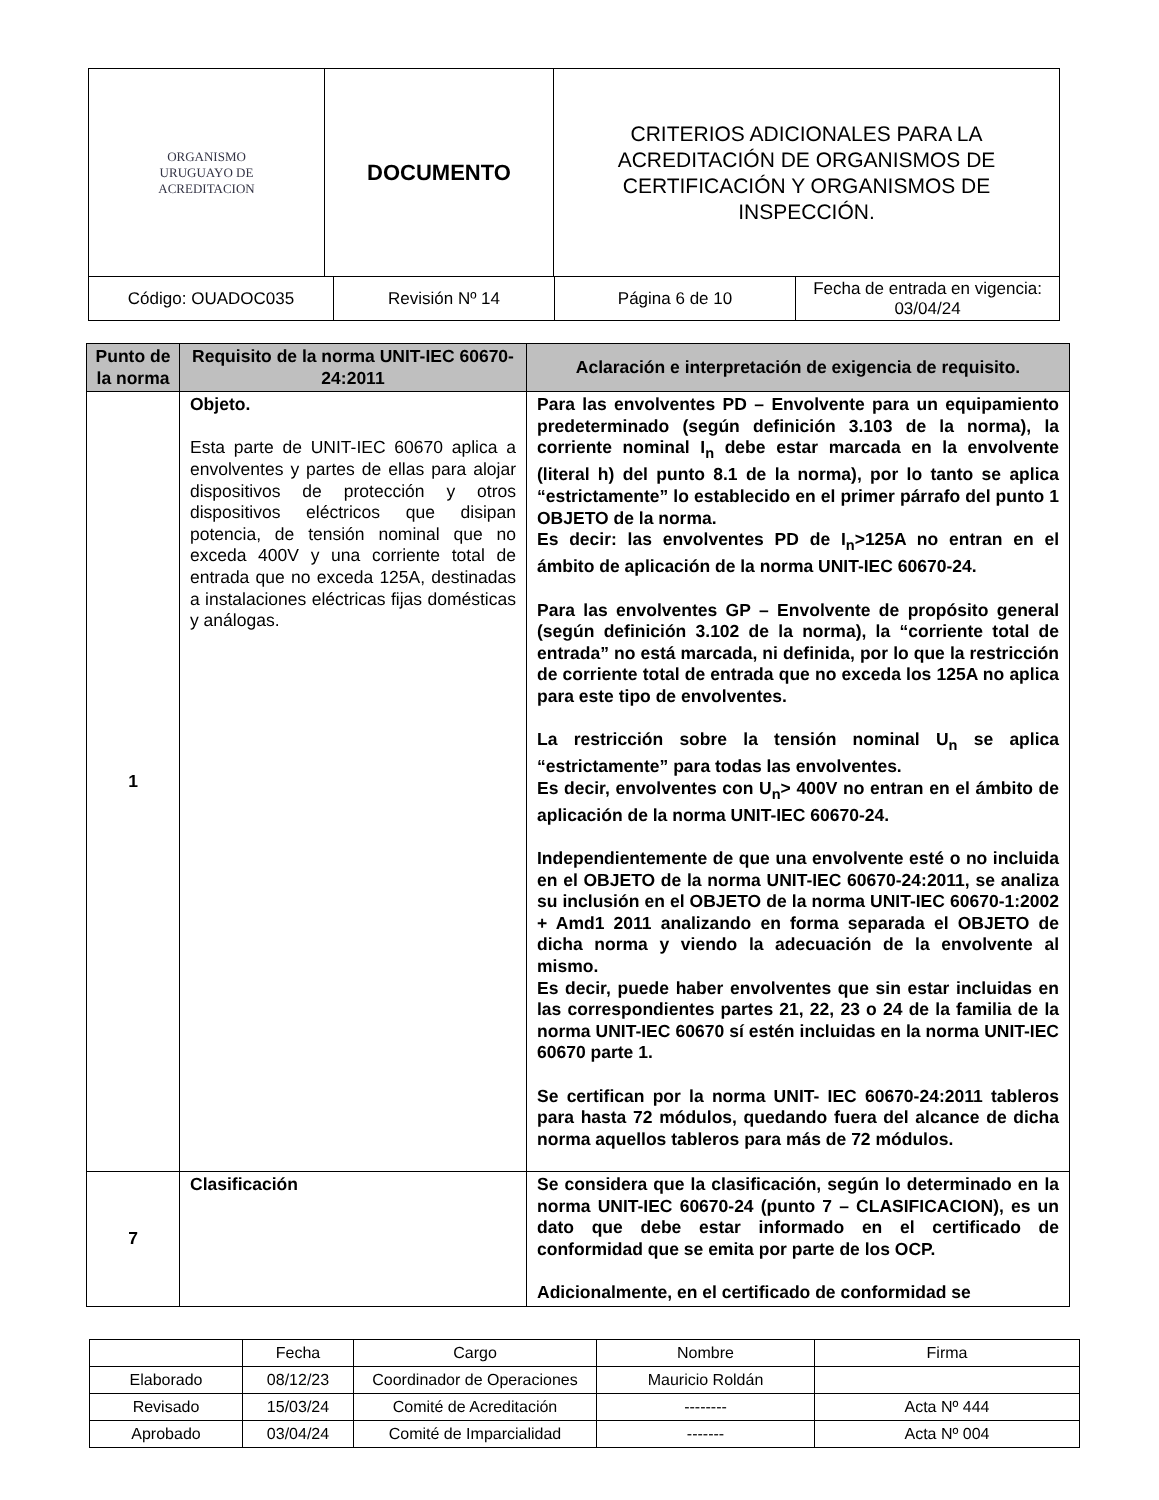| ORGANISMO URUGUAYO DE ACREDITACION | DOCUMENTO | CRITERIOS ADICIONALES PARA LA ACREDITACIÓN DE ORGANISMOS DE CERTIFICACIÓN Y ORGANISMOS DE INSPECCIÓN. |
| Código: OUADOC035 | Revisión Nº 14 | Página 6 de 10 | Fecha de entrada en vigencia: 03/04/24 |
| Punto de la norma | Requisito de la norma UNIT-IEC 60670-24:2011 | Aclaración e interpretación de exigencia de requisito. |
| 1 | Objeto. Esta parte de UNIT-IEC 60670 aplica a envolventes y partes de ellas para alojar dispositivos de protección y otros dispositivos eléctricos que disipan potencia, de tensión nominal que no exceda 400V y una corriente total de entrada que no exceda 125A, destinadas a instalaciones eléctricas fijas domésticas y análogas. | Para las envolventes PD – Envolvente para un equipamiento predeterminado (según definición 3.103 de la norma), la corriente nominal I<sub>n</sub> debe estar marcada en la envolvente (literal h) del punto 8.1 de la norma), por lo tanto se aplica “estrictamente” lo establecido en el primer párrafo del punto 1 OBJETO de la norma. Es decir: las envolventes PD de I<sub>n</sub>>125A no entran en el ámbito de aplicación de la norma UNIT-IEC 60670-24. Para las envolventes GP – Envolvente de propósito general (según definición 3.102 de la norma), la “corriente total de entrada” no está marcada, ni definida, por lo que la restricción de corriente total de entrada que no exceda los 125A no aplica para este tipo de envolventes. La restricción sobre la tensión nominal U<sub>n</sub> se aplica “estrictamente” para todas las envolventes. Es decir, envolventes con U<sub>n</sub>> 400V no entran en el ámbito de aplicación de la norma UNIT-IEC 60670-24. Independientemente de que una envolvente esté o no incluida en el OBJETO de la norma UNIT-IEC 60670-24:2011, se analiza su inclusión en el OBJETO de la norma UNIT-IEC 60670-1:2002 + Amd1 2011 analizando en forma separada el OBJETO de dicha norma y viendo la adecuación de la envolvente al mismo. Es decir, puede haber envolventes que sin estar incluidas en las correspondientes partes 21, 22, 23 o 24 de la familia de la norma UNIT-IEC 60670 sí estén incluidas en la norma UNIT-IEC 60670 parte 1. Se certifican por la norma UNIT- IEC 60670-24:2011 tableros para hasta 72 módulos, quedando fuera del alcance de dicha norma aquellos tableros para más de 72 módulos. |
| 7 | Clasificación | Se considera que la clasificación, según lo determinado en la norma UNIT-IEC 60670-24 (punto 7 – CLASIFICACION), es un dato que debe estar informado en el certificado de conformidad que se emita por parte de los OCP. Adicionalmente, en el certificado de conformidad se |
| | Fecha | Cargo | Nombre | Firma |
| Elaborado | 08/12/23 | Coordinador de Operaciones | Mauricio Roldán | |
| Revisado | 15/03/24 | Comité de Acreditación | -------- | Acta Nº 444 |
| Aprobado | 03/04/24 | Comité de Imparcialidad | ------- | Acta Nº 004 |